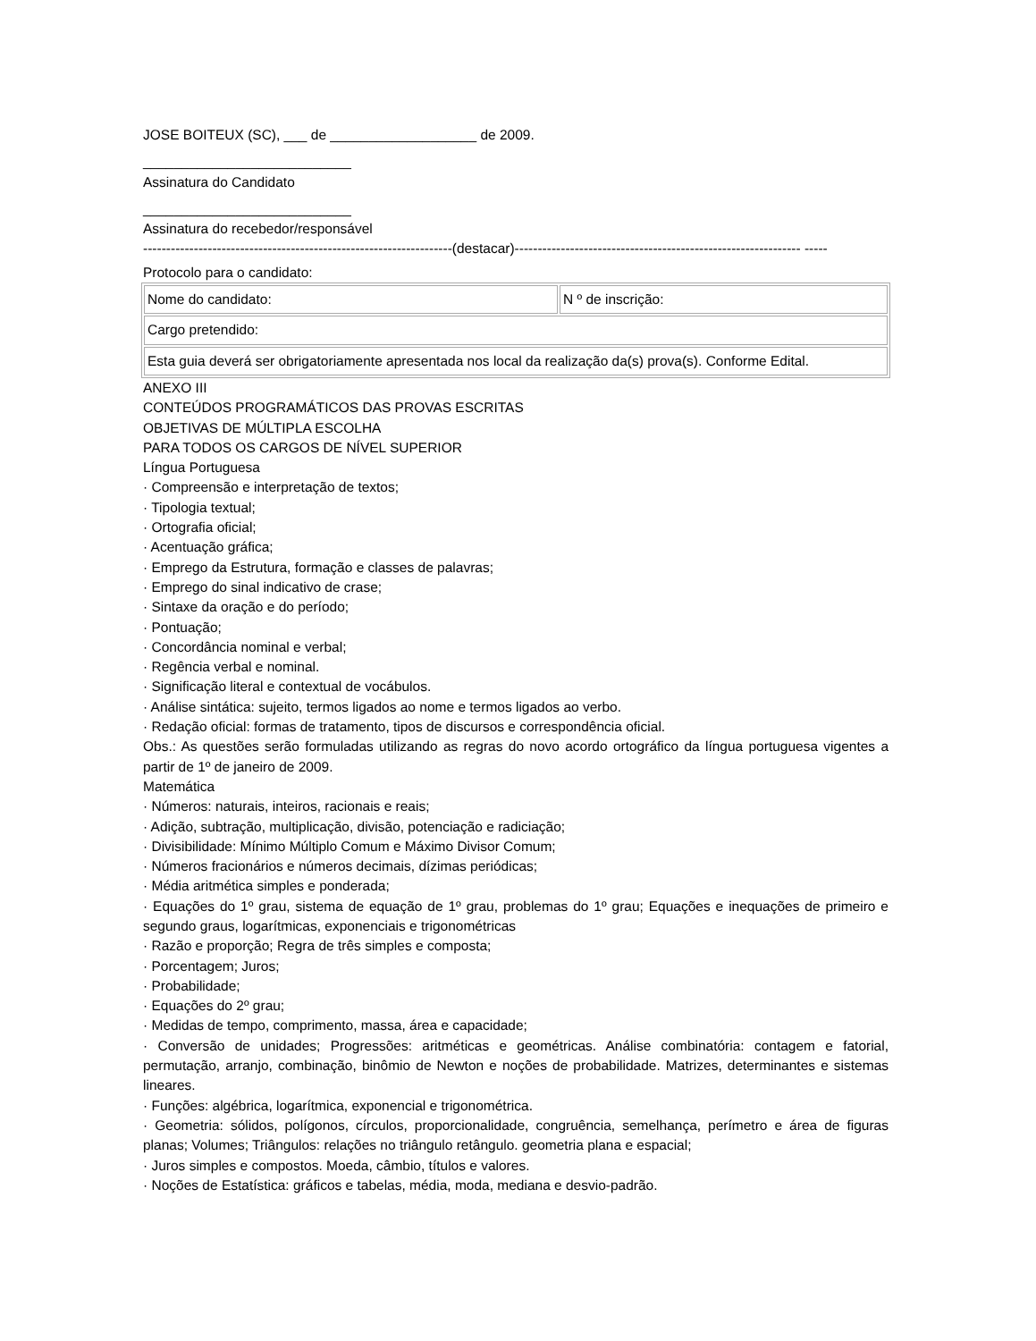JOSE BOITEUX (SC), ___ de ___________________ de 2009.
___________________________
Assinatura do Candidato
___________________________
Assinatura do recebedor/responsável
-------------------------------------------------------------------(destacar)-------------------------------------------------------------- -----
Protocolo para o candidato:
| Nome do candidato: | N º de inscrição: |
| Cargo pretendido: | |
| Esta guia deverá ser obrigatoriamente apresentada nos local da realização da(s) prova(s). Conforme Edital. | |
ANEXO III
CONTEÚDOS PROGRAMÁTICOS DAS PROVAS ESCRITAS
OBJETIVAS DE MÚLTIPLA ESCOLHA
PARA TODOS OS CARGOS DE NÍVEL SUPERIOR
Língua Portuguesa
· Compreensão e interpretação de textos;
· Tipologia textual;
· Ortografia oficial;
· Acentuação gráfica;
· Emprego da Estrutura, formação e classes de palavras;
· Emprego do sinal indicativo de crase;
· Sintaxe da oração e do período;
· Pontuação;
· Concordância nominal e verbal;
· Regência verbal e nominal.
· Significação literal e contextual de vocábulos.
· Análise sintática: sujeito, termos ligados ao nome e termos ligados ao verbo.
· Redação oficial: formas de tratamento, tipos de discursos e correspondência oficial.
Obs.: As questões serão formuladas utilizando as regras do novo acordo ortográfico da língua portuguesa vigentes a partir de 1º de janeiro de 2009.
Matemática
· Números: naturais, inteiros, racionais e reais;
· Adição, subtração, multiplicação, divisão, potenciação e radiciação;
· Divisibilidade: Mínimo Múltiplo Comum e Máximo Divisor Comum;
· Números fracionários e números decimais, dízimas periódicas;
· Média aritmética simples e ponderada;
· Equações do 1º grau, sistema de equação de 1º grau, problemas do 1º grau; Equações e inequações de primeiro e segundo graus, logarítmicas, exponenciais e trigonométricas
· Razão e proporção; Regra de três simples e composta;
· Porcentagem; Juros;
· Probabilidade;
· Equações do 2º grau;
· Medidas de tempo, comprimento, massa, área e capacidade;
· Conversão de unidades; Progressões: aritméticas e geométricas. Análise combinatória: contagem e fatorial, permutação, arranjo, combinação, binômio de Newton e noções de probabilidade. Matrizes, determinantes e sistemas lineares.
· Funções: algébrica, logarítmica, exponencial e trigonométrica.
· Geometria: sólidos, polígonos, círculos, proporcionalidade, congruência, semelhança, perímetro e área de figuras planas; Volumes; Triângulos: relações no triângulo retângulo. geometria plana e espacial;
· Juros simples e compostos. Moeda, câmbio, títulos e valores.
· Noções de Estatística: gráficos e tabelas, média, moda, mediana e desvio-padrão.